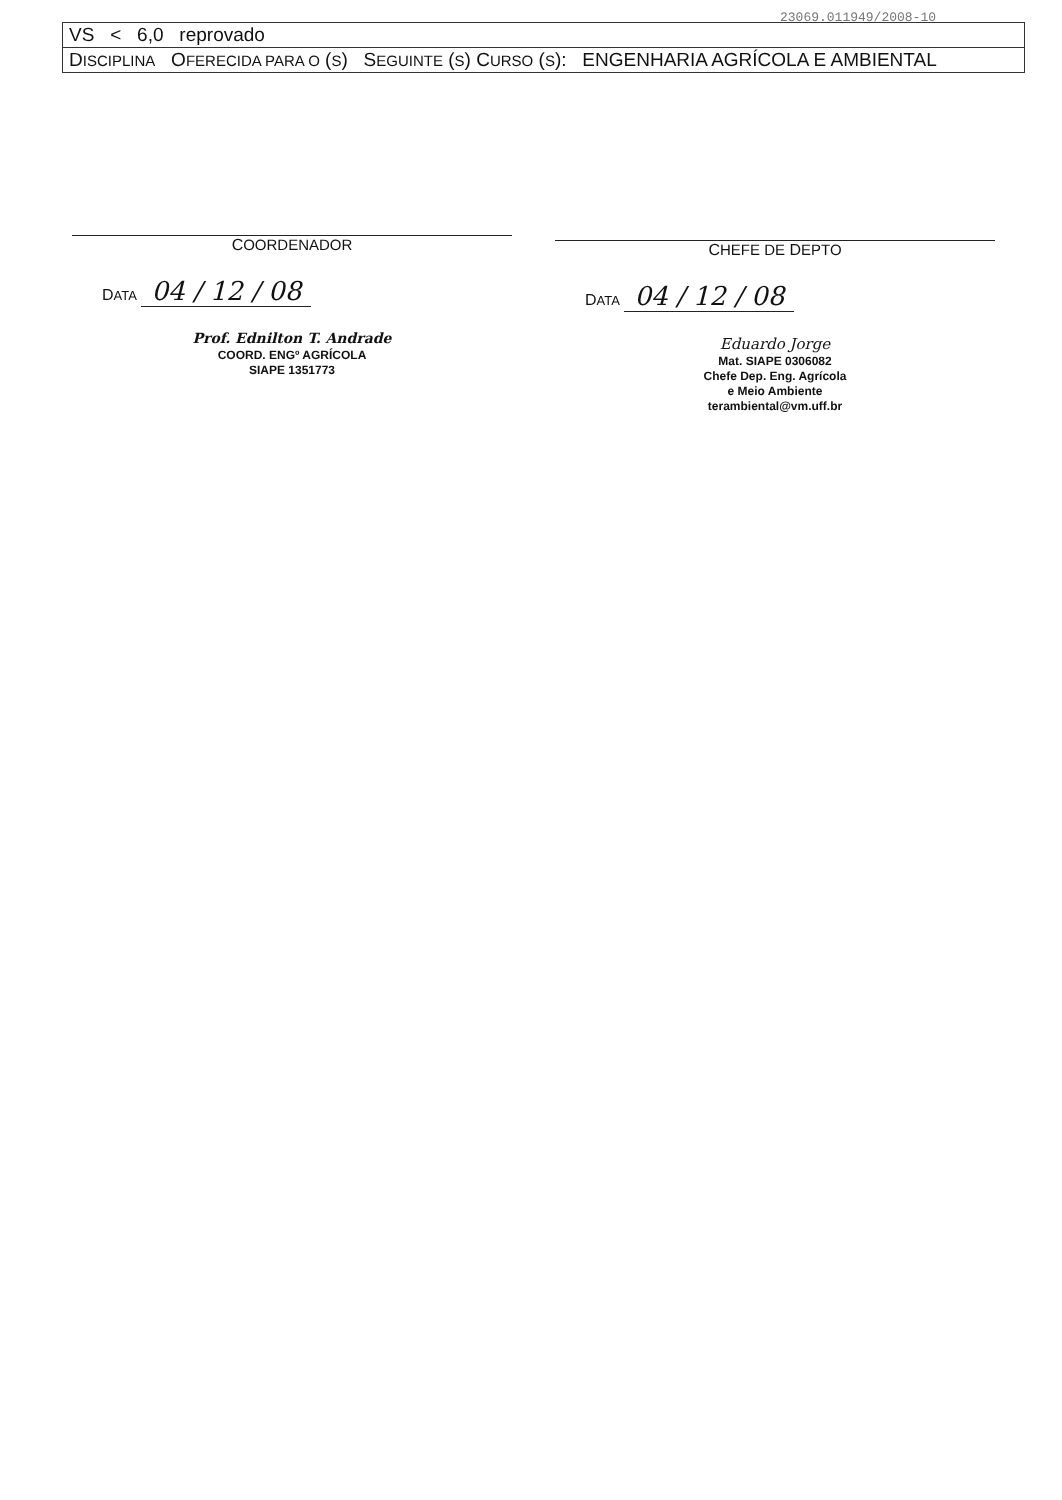23069.011949/2008-10
| VS < 6,0 reprovado |
| D ISCIPLINA O FERECIDA PARA O ( S ) S EGUINTE ( S ) C URSO ( S ): ENGENHARIA AGRÍCOLA E AMBIENTAL |
COORDENADOR
DATA 04 / 12 / 08
Prof. Ednilton T. Andrade
COORD. ENGº AGRÍCOLA
SIAPE 1351773
CHEFE DE DEPTO
DATA 04 / 12 / 08
Eduardo Jorge
Mat. SIAPE 0306082
Chefe Dep. Eng. Agrícola
e Meio Ambiente
terambiental@vm.uff.br